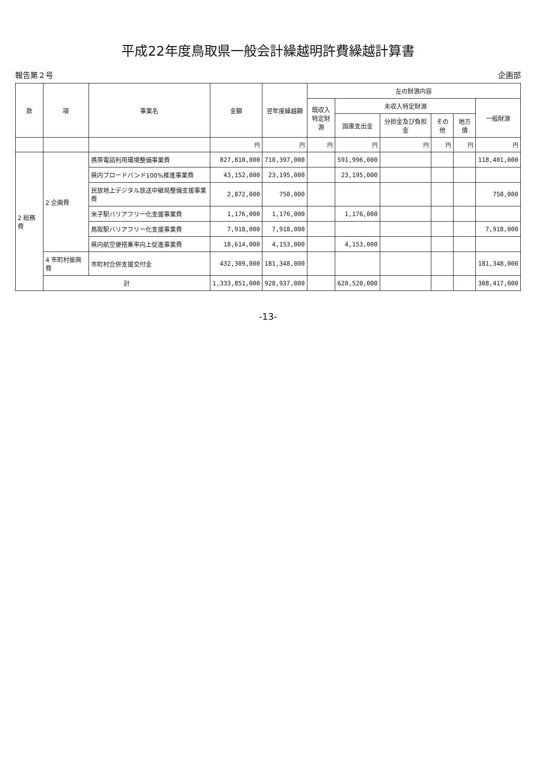平成22年度鳥取県一般会計繰越明許費繰越計算書
報告第２号 企画部
| 款 | 項 | 事業名 | 金額 | 翌年度繰越額 | 左の財源内容 | | | | | |
| --- | --- | --- | --- | --- | --- | --- | --- | --- | --- | --- |
| | | | | | 既収入 特定財源 | 未収入特定財源 | | | | 一般財源 |
| | | | | | | 国庫支出金 | 分担金及び負担金 | その他 | 地方債 | |
| | | | 円 | 円 | 円 | 円 | 円 | 円 | 円 | 円 |
| 2 総務費 | 2 企画費 | 携帯電話利用環境整備事業費 | 827,810,000 | 710,397,000 | | 591,996,000 | | | | 118,401,000 |
| | | 県内ブロードバンド100%推進事業費 | 43,152,000 | 23,195,000 | | 23,195,000 | | | | |
| | | 民放地上デジタル放送中継局整備支援事業費 | 2,872,000 | 750,000 | | | | | | 750,000 |
| | | 米子駅バリアフリー化支援事業費 | 1,176,000 | 1,176,000 | | 1,176,000 | | | | |
| | | 鳥取駅バリアフリー化支援事業費 | 7,918,000 | 7,918,000 | | | | | | 7,918,000 |
| | | 県内航空便搭乗率向上促進事業費 | 18,614,000 | 4,153,000 | | 4,153,000 | | | | |
| | 4 市町村振興費 | 市町村合併支援交付金 | 432,309,000 | 181,348,000 | | | | | | 181,348,000 |
| | 計 | | 1,333,851,000 | 928,937,000 | | 620,520,000 | | | | 308,417,000 |
-13-